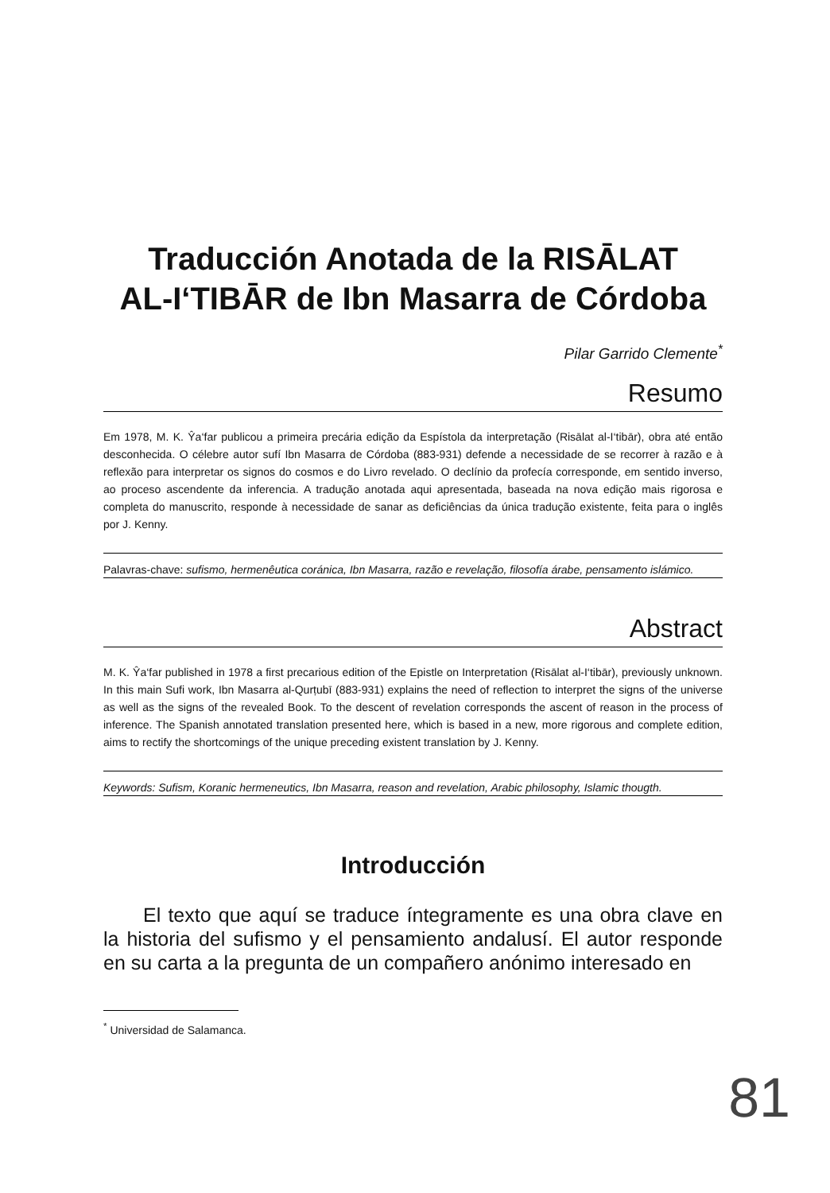Traducción Anotada de la RISĀLAT
AL-I‘TIBĀR de Ibn Masarra de Córdoba
Pilar Garrido Clemente<sup>*</sup>
Resumo
Em 1978, M. K. Ŷa‘far publicou a primeira precária edição da Espístola da interpretação (Risālat al-I‘tibār), obra até então desconhecida. O célebre autor sufí Ibn Masarra de Córdoba (883-931) defende a necessidade de se recorrer à razão e à reflexão para interpretar os signos do cosmos e do Livro revelado. O declínio da profecía corresponde, em sentido inverso, ao proceso ascendente da inferencia. A tradução anotada aqui apresentada, baseada na nova edição mais rigorosa e completa do manuscrito, responde à necessidade de sanar as deficiências da única tradução existente, feita para o inglês por J. Kenny.
Palavras-chave: sufismo, hermenêutica coránica, Ibn Masarra, razão e revelação, filosofía árabe, pensamento islámico.
Abstract
M. K. Ŷa‘far published in 1978 a first precarious edition of the Epistle on Interpretation (Risālat al-I‘tibār), previously unknown. In this main Sufi work, Ibn Masarra al-Qurṭubī (883-931) explains the need of reflection to interpret the signs of the universe as well as the signs of the revealed Book. To the descent of revelation corresponds the ascent of reason in the process of inference. The Spanish annotated translation presented here, which is based in a new, more rigorous and complete edition, aims to rectify the shortcomings of the unique preceding existent translation by J. Kenny.
Keywords: Sufism, Koranic hermeneutics, Ibn Masarra, reason and revelation, Arabic philosophy, Islamic thougth.
Introducción
El texto que aquí se traduce íntegramente es una obra clave en la historia del sufismo y el pensamiento andalusí. El autor responde en su carta a la pregunta de un compañero anónimo interesado en
<sup>*</sup> Universidad de Salamanca.
81